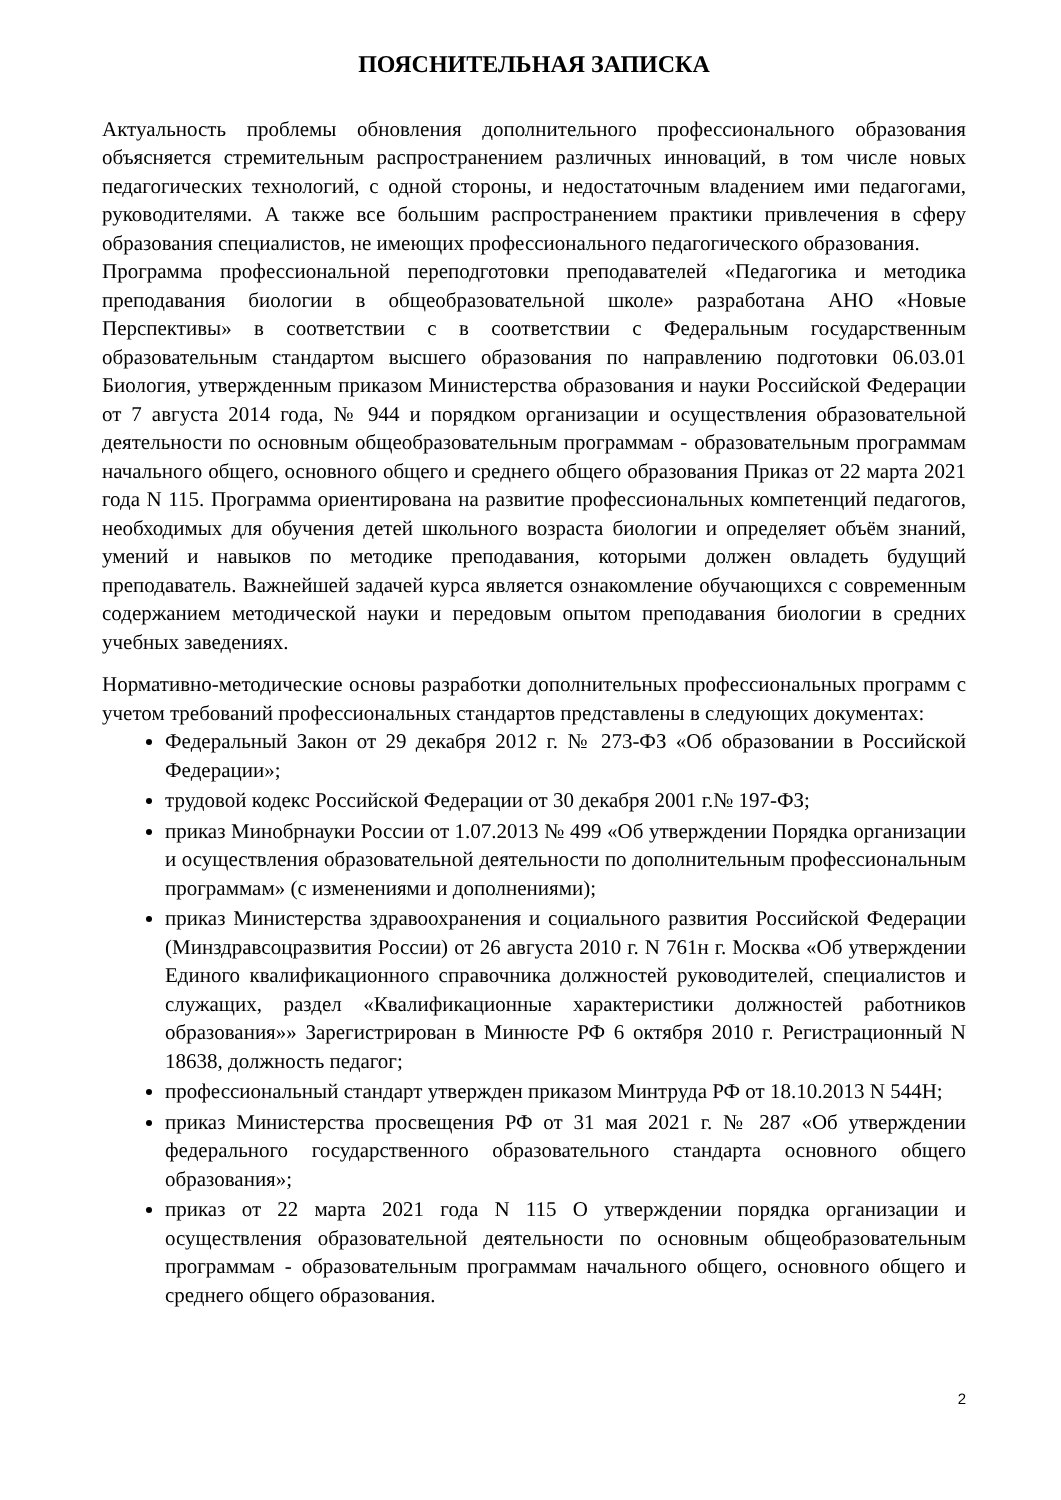ПОЯСНИТЕЛЬНАЯ ЗАПИСКА
Актуальность проблемы обновления дополнительного профессионального образования объясняется стремительным распространением различных инноваций, в том числе новых педагогических технологий, с одной стороны, и недостаточным владением ими педагогами, руководителями. А также все большим распространением практики привлечения в сферу образования специалистов, не имеющих профессионального педагогического образования.
Программа профессиональной переподготовки преподавателей «Педагогика и методика преподавания биологии в общеобразовательной школе» разработана АНО «Новые Перспективы» в соответствии с в соответствии с Федеральным государственным образовательным стандартом высшего образования по направлению подготовки 06.03.01 Биология, утвержденным приказом Министерства образования и науки Российской Федерации от 7 августа 2014 года, № 944 и порядком организации и осуществления образовательной деятельности по основным общеобразовательным программам - образовательным программам начального общего, основного общего и среднего общего образования Приказ от 22 марта 2021 года N 115. Программа ориентирована на развитие профессиональных компетенций педагогов, необходимых для обучения детей школьного возраста биологии и определяет объём знаний, умений и навыков по методике преподавания, которыми должен овладеть будущий преподаватель. Важнейшей задачей курса является ознакомление обучающихся с современным содержанием методической науки и передовым опытом преподавания биологии в средних учебных заведениях.
Нормативно-методические основы разработки дополнительных профессиональных программ с учетом требований профессиональных стандартов представлены в следующих документах:
Федеральный Закон от 29 декабря 2012 г. № 273-ФЗ «Об образовании в Российской Федерации»;
трудовой кодекс Российской Федерации от 30 декабря 2001 г.№ 197-ФЗ;
приказ Минобрнауки России от 1.07.2013 № 499 «Об утверждении Порядка организации и осуществления образовательной деятельности по дополнительным профессиональным программам» (с изменениями и дополнениями);
приказ Министерства здравоохранения и социального развития Российской Федерации (Минздравсоцразвития России) от 26 августа 2010 г. N 761н г. Москва «Об утверждении Единого квалификационного справочника должностей руководителей, специалистов и служащих, раздел «Квалификационные характеристики должностей работников образования»» Зарегистрирован в Минюсте РФ 6 октября 2010 г. Регистрационный N 18638, должность педагог;
профессиональный стандарт утвержден приказом Минтруда РФ от 18.10.2013 N 544Н;
приказ Министерства просвещения РФ от 31 мая 2021 г. № 287 «Об утверждении федерального государственного образовательного стандарта основного общего образования»;
приказ от 22 марта 2021 года N 115 О утверждении порядка организации и осуществления образовательной деятельности по основным общеобразовательным программам - образовательным программам начального общего, основного общего и среднего общего образования.
2